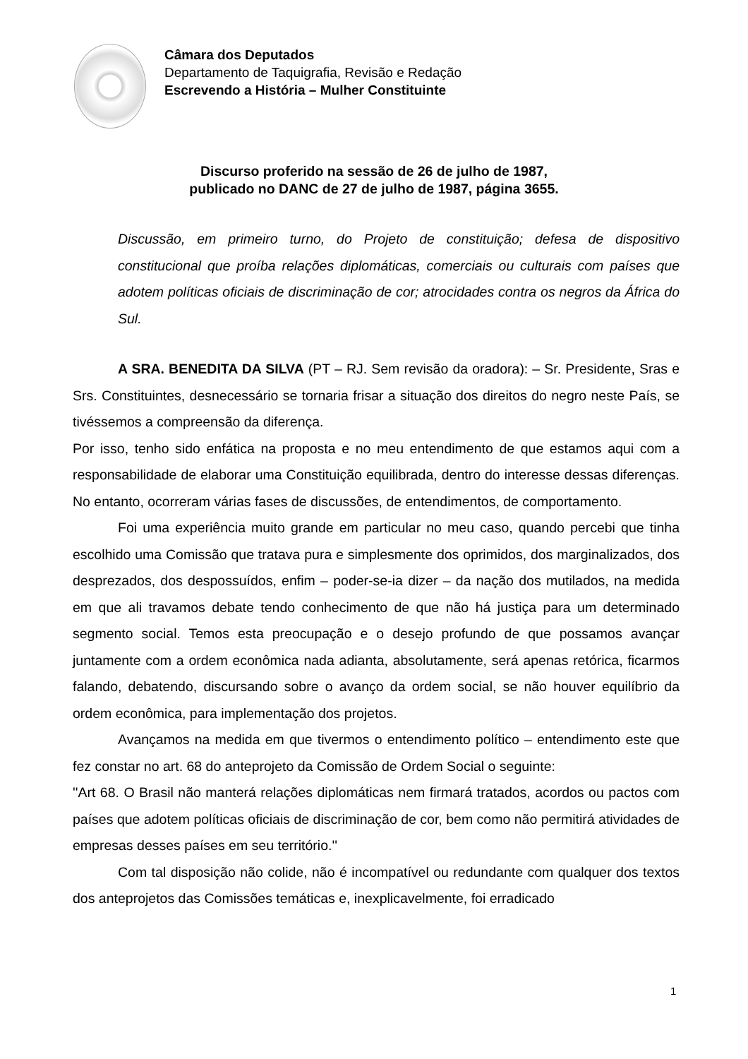Câmara dos Deputados
Departamento de Taquigrafia, Revisão e Redação
Escrevendo a História – Mulher Constituinte
Discurso proferido na sessão de 26 de julho de 1987,
publicado no DANC de 27 de julho de 1987, página 3655.
Discussão, em primeiro turno, do Projeto de constituição; defesa de dispositivo constitucional que proíba relações diplomáticas, comerciais ou culturais com países que adotem políticas oficiais de discriminação de cor; atrocidades contra os negros da África do Sul.
A SRA. BENEDITA DA SILVA (PT – RJ. Sem revisão da oradora): – Sr. Presidente, Sras e Srs. Constituintes, desnecessário se tornaria frisar a situação dos direitos do negro neste País, se tivéssemos a compreensão da diferença.
Por isso, tenho sido enfática na proposta e no meu entendimento de que estamos aqui com a responsabilidade de elaborar uma Constituição equilibrada, dentro do interesse dessas diferenças. No entanto, ocorreram várias fases de discussões, de entendimentos, de comportamento.
Foi uma experiência muito grande em particular no meu caso, quando percebi que tinha escolhido uma Comissão que tratava pura e simplesmente dos oprimidos, dos marginalizados, dos desprezados, dos despossuídos, enfim – poder-se-ia dizer – da nação dos mutilados, na medida em que ali travamos debate tendo conhecimento de que não há justiça para um determinado segmento social. Temos esta preocupação e o desejo profundo de que possamos avançar juntamente com a ordem econômica nada adianta, absolutamente, será apenas retórica, ficarmos falando, debatendo, discursando sobre o avanço da ordem social, se não houver equilíbrio da ordem econômica, para implementação dos projetos.
Avançamos na medida em que tivermos o entendimento político – entendimento este que fez constar no art. 68 do anteprojeto da Comissão de Ordem Social o seguinte:
''Art 68. O Brasil não manterá relações diplomáticas nem firmará tratados, acordos ou pactos com países que adotem políticas oficiais de discriminação de cor, bem como não permitirá atividades de empresas desses países em seu território.''
Com tal disposição não colide, não é incompatível ou redundante com qualquer dos textos dos anteprojetos das Comissões temáticas e, inexplicavelmente, foi erradicado
1